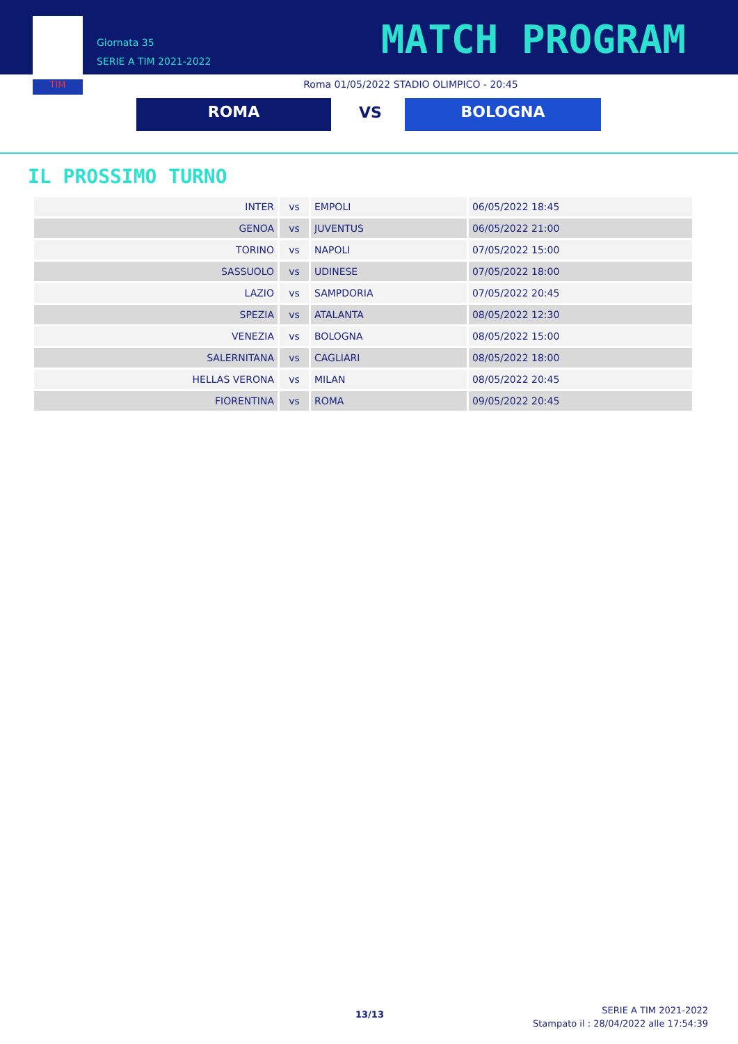TIM
Giornata 35
SERIE A TIM 2021-2022
MATCH PROGRAM
Roma 01/05/2022 STADIO OLIMPICO - 20:45
ROMA VS BOLOGNA
IL PROSSIMO TURNO
| INTER | vs | EMPOLI | 06/05/2022 18:45 |
| GENOA | vs | JUVENTUS | 06/05/2022 21:00 |
| TORINO | vs | NAPOLI | 07/05/2022 15:00 |
| SASSUOLO | vs | UDINESE | 07/05/2022 18:00 |
| LAZIO | vs | SAMPDORIA | 07/05/2022 20:45 |
| SPEZIA | vs | ATALANTA | 08/05/2022 12:30 |
| VENEZIA | vs | BOLOGNA | 08/05/2022 15:00 |
| SALERNITANA | vs | CAGLIARI | 08/05/2022 18:00 |
| HELLAS VERONA | vs | MILAN | 08/05/2022 20:45 |
| FIORENTINA | vs | ROMA | 09/05/2022 20:45 |
13/13
SERIE A TIM 2021-2022
Stampato il : 28/04/2022 alle 17:54:39